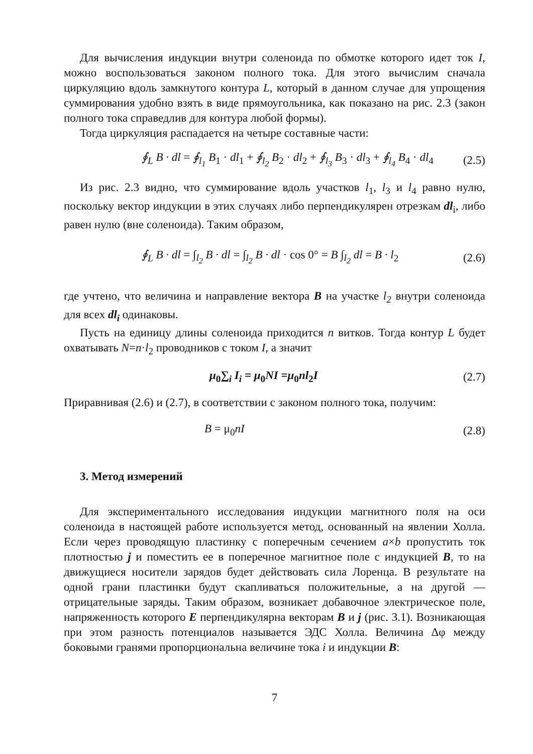Для вычисления индукции внутри соленоида по обмотке которого идет ток I, можно воспользоваться законом полного тока. Для этого вычислим сначала циркуляцию вдоль замкнутого контура L, который в данном случае для упрощения суммирования удобно взять в виде прямоугольника, как показано на рис. 2.3 (закон полного тока справедлив для контура любой формы).
Тогда циркуляция распадается на четыре составные части:
∮<sub>L</sub> B · dl = ∮<sub>l<sub>1</sub></sub> B<sub>1</sub> · dl<sub>1</sub> + ∮<sub>l<sub>2</sub></sub> B<sub>2</sub> · dl<sub>2</sub> + ∮<sub>l<sub>3</sub></sub> B<sub>3</sub> · dl<sub>3</sub> + ∮<sub>l<sub>4</sub></sub> B<sub>4</sub> · dl<sub>4</sub>
(2.5)
Из рис. 2.3 видно, что суммирование вдоль участков l<sub>1</sub>, l<sub>3</sub> и l<sub>4</sub> равно нулю, поскольку вектор индукции в этих случаях либо перпендикулярен отрезкам dl<sub>i</sub>, либо равен нулю (вне соленоида). Таким образом,
∮<sub>L</sub> B · dl = ∫<sub>l<sub>2</sub></sub> B · dl = ∫<sub>l<sub>2</sub></sub> B · dl · cos 0° = B ∫<sub>l<sub>2</sub></sub> dl = B · l<sub>2</sub>
(2.6)
где учтено, что величина и направление вектора B на участке l<sub>2</sub> внутри соленоида для всех dl<sub>i</sub> одинаковы.
Пусть на единицу длины соленоида приходится n витков. Тогда контур L будет охватывать N=n·l<sub>2</sub> проводников с током I, а значит
μ<sub>0</sub>∑<sub>i</sub> I<sub>i</sub> = μ<sub>0</sub>NI =μ<sub>0</sub>nl<sub>2</sub>I (2.7)
Приравнивая (2.6) и (2.7), в соответствии с законом полного тока, получим:
B = μ<sub>0</sub>nI (2.8)
3. Метод измерений
Для экспериментального исследования индукции магнитного поля на оси соленоида в настоящей работе используется метод, основанный на явлении Холла. Если через проводящую пластинку с поперечным сечением a×b пропустить ток плотностью j и поместить ее в поперечное магнитное поле с индукцией B, то на движущиеся носители зарядов будет действовать сила Лоренца. В результате на одной грани пластинки будут скапливаться положительные, а на другой — отрицательные заряды. Таким образом, возникает добавочное электрическое поле, напряженность которого E перпендикулярна векторам B и j (рис. 3.1). Возникающая при этом разность потенциалов называется ЭДС Холла. Величина Δφ между боковыми гранями пропорциональна величине тока i и индукции B:
7